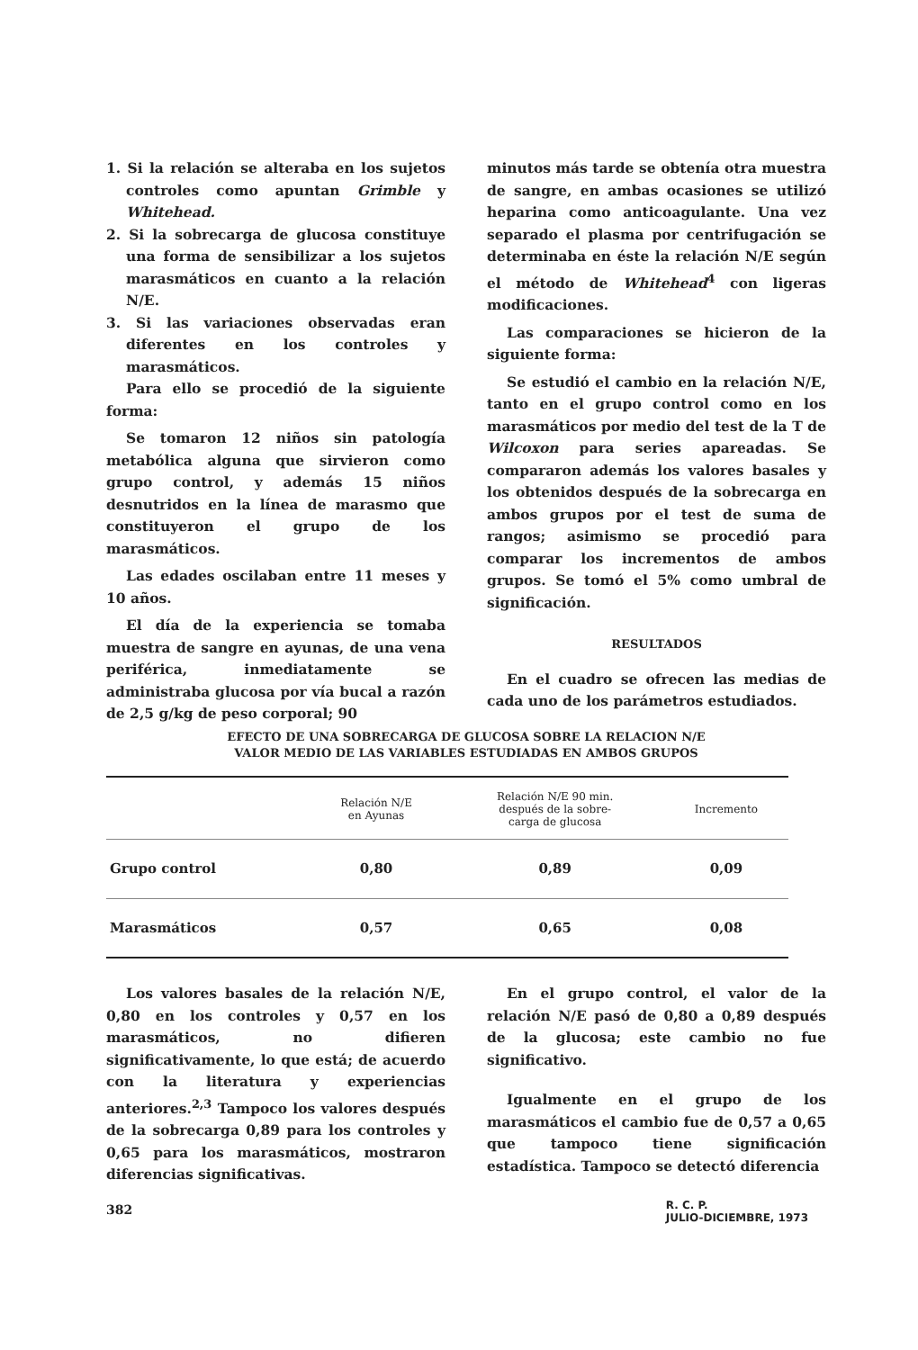1. Si la relación se alteraba en los sujetos controles como apuntan Grimble y Whitehead.
2. Si la sobrecarga de glucosa constituye una forma de sensibilizar a los sujetos marasmáticos en cuanto a la relación N/E.
3. Si las variaciones observadas eran diferentes en los controles y marasmáticos.
Para ello se procedió de la siguiente forma:
Se tomaron 12 niños sin patología metabólica alguna que sirvieron como grupo control, y además 15 niños desnutridos en la línea de marasmo que constituyeron el grupo de los marasmáticos.
Las edades oscilaban entre 11 meses y 10 años.
El día de la experiencia se tomaba muestra de sangre en ayunas, de una vena periférica, inmediatamente se administraba glucosa por vía bucal a razón de 2,5 g/kg de peso corporal; 90
minutos más tarde se obtenía otra muestra de sangre, en ambas ocasiones se utilizó heparina como anticoagulante. Una vez separado el plasma por centrifugación se determinaba en éste la relación N/E según el método de Whitehead<sup>4</sup> con ligeras modificaciones.
Las comparaciones se hicieron de la siguiente forma:
Se estudió el cambio en la relación N/E, tanto en el grupo control como en los marasmáticos por medio del test de la T de Wilcoxon para series apareadas. Se compararon además los valores basales y los obtenidos después de la sobrecarga en ambos grupos por el test de suma de rangos; asimismo se procedió para comparar los incrementos de ambos grupos. Se tomó el 5% como umbral de significación.
RESULTADOS
En el cuadro se ofrecen las medias de cada uno de los parámetros estudiados.
EFECTO DE UNA SOBRECARGA DE GLUCOSA SOBRE LA RELACION N/E
VALOR MEDIO DE LAS VARIABLES ESTUDIADAS EN AMBOS GRUPOS
| | Relación N/E en Ayunas | Relación N/E 90 min. después de la sobre- carga de glucosa | Incremento |
| --- | --- | --- | --- |
| Grupo control | 0,80 | 0,89 | 0,09 |
| Marasmáticos | 0,57 | 0,65 | 0,08 |
Los valores basales de la relación N/E, 0,80 en los controles y 0,57 en los marasmáticos, no difieren significativamente, lo que está; de acuerdo con la literatura y experiencias anteriores.<sup>2,3</sup> Tampoco los valores después de la sobrecarga 0,89 para los controles y 0,65 para los marasmáticos, mostraron diferencias significativas.
En el grupo control, el valor de la relación N/E pasó de 0,80 a 0,89 después de la glucosa; este cambio no fue significativo.
Igualmente en el grupo de los marasmáticos el cambio fue de 0,57 a 0,65 que tampoco tiene significación estadística. Tampoco se detectó diferencia
382 R. C. P.
JULIO-DICIEMBRE, 1973